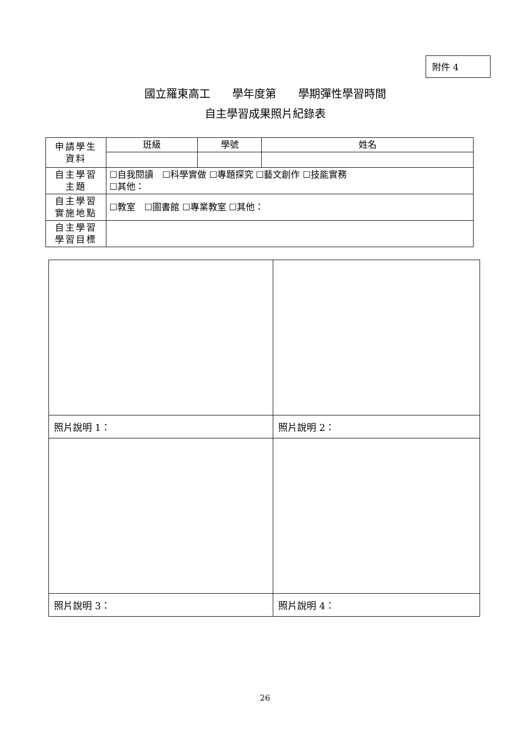附件 4
國立羅東高工　　學年度第　　學期彈性學習時間
自主學習成果照片紀錄表
| 申請學生 資料 | 班級 | 學號 | 姓名 |
| 自主學習 主題 | ☐自我閱讀 ☐科學實做 ☐專題探究 ☐藝文創作 ☐技能實務 ☐其他： | | |
| 自主學習 實施地點 | ☐教室 ☐圖書館 ☐專業教室 ☐其他： | | |
| 自主學習 學習目標 | | | |
| 照片說明 1： | 照片說明 2： |
| 照片說明 3： | 照片說明 4： |
26